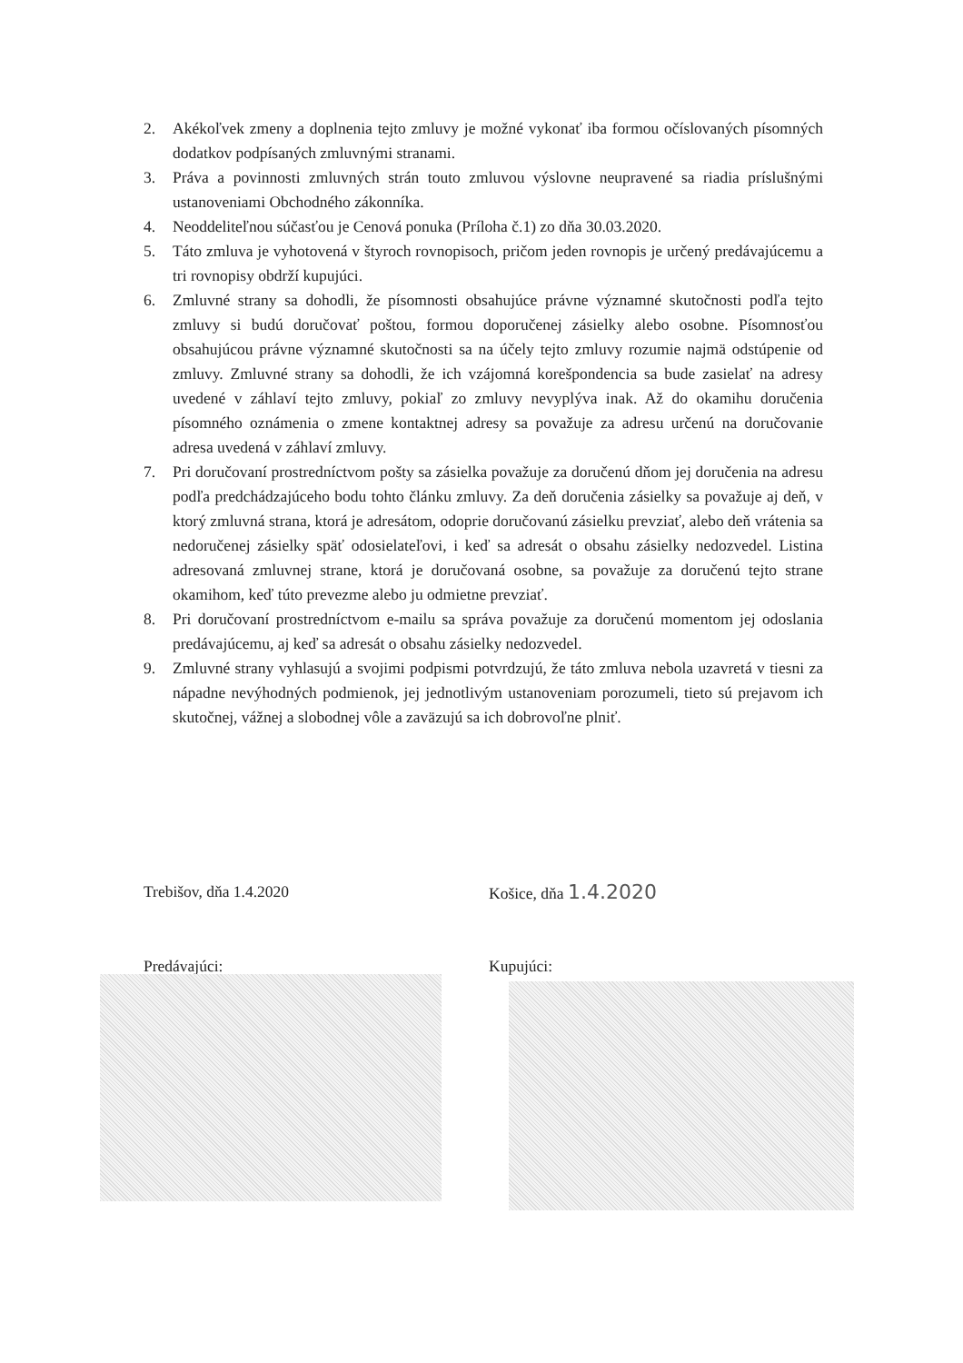2. Akékoľvek zmeny a doplnenia tejto zmluvy je možné vykonať iba formou očíslovaných písomných dodatkov podpísaných zmluvnými stranami.
3. Práva a povinnosti zmluvných strán touto zmluvou výslovne neupravené sa riadia príslušnými ustanoveniami Obchodného zákonníka.
4. Neoddeliteľnou súčasťou je Cenová ponuka (Príloha č.1) zo dňa 30.03.2020.
5. Táto zmluva je vyhotovená v štyroch rovnopisoch, pričom jeden rovnopis je určený predávajúcemu a tri rovnopisy obdrží kupujúci.
6. Zmluvné strany sa dohodli, že písomnosti obsahujúce právne významné skutočnosti podľa tejto zmluvy si budú doručovať poštou, formou doporučenej zásielky alebo osobne. Písomnosťou obsahujúcou právne významné skutočnosti sa na účely tejto zmluvy rozumie najmä odstúpenie od zmluvy. Zmluvné strany sa dohodli, že ich vzájomná korešpondencia sa bude zasielať na adresy uvedené v záhlaví tejto zmluvy, pokiaľ zo zmluvy nevyplýva inak. Až do okamihu doručenia písomného oznámenia o zmene kontaktnej adresy sa považuje za adresu určenú na doručovanie adresa uvedená v záhlaví zmluvy.
7. Pri doručovaní prostredníctvom pošty sa zásielka považuje za doručenú dňom jej doručenia na adresu podľa predchádzajúceho bodu tohto článku zmluvy. Za deň doručenia zásielky sa považuje aj deň, v ktorý zmluvná strana, ktorá je adresátom, odoprie doručovanú zásielku prevziať, alebo deň vrátenia sa nedoručenej zásielky späť odosielateľovi, i keď sa adresát o obsahu zásielky nedozvedel. Listina adresovaná zmluvnej strane, ktorá je doručovaná osobne, sa považuje za doručenú tejto strane okamihom, keď túto prevezme alebo ju odmietne prevziať.
8. Pri doručovaní prostredníctvom e-mailu sa správa považuje za doručenú momentom jej odoslania predávajúcemu, aj keď sa adresát o obsahu zásielky nedozvedel.
9. Zmluvné strany vyhlasujú a svojimi podpismi potvrdzujú, že táto zmluva nebola uzavretá v tiesni za nápadne nevýhodných podmienok, jej jednotlivým ustanoveniam porozumeli, tieto sú prejavom ich skutočnej, vážnej a slobodnej vôle a zaväzujú sa ich dobrovoľne plniť.
Trebišov, dňa 1.4.2020 Košice, dňa 1.4.2020
Predávajúci: Kupujúci: